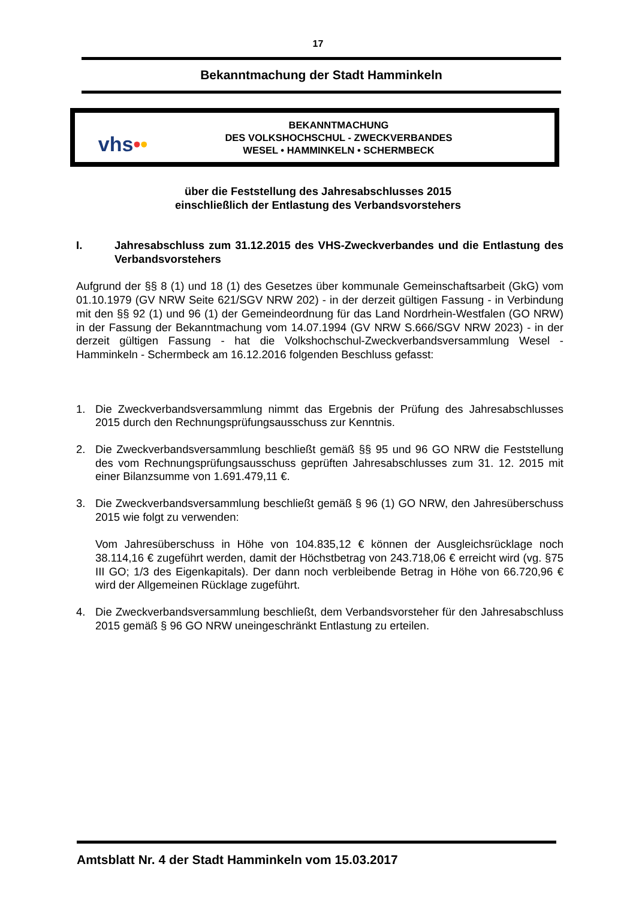17
Bekanntmachung der Stadt Hamminkeln
vhs••
BEKANNTMACHUNG
DES VOLKSHOCHSCHUL - ZWECKVERBANDES
WESEL • HAMMINKELN • SCHERMBECK
über die Feststellung des Jahresabschlusses 2015
einschließlich der Entlastung des Verbandsvorstehers
I. Jahresabschluss zum 31.12.2015 des VHS-Zweckverbandes und die Entlastung des Verbandsvorstehers
Aufgrund der §§ 8 (1) und 18 (1) des Gesetzes über kommunale Gemeinschaftsarbeit (GkG) vom 01.10.1979 (GV NRW Seite 621/SGV NRW 202) - in der derzeit gültigen Fassung - in Verbindung mit den §§ 92 (1) und 96 (1) der Gemeindeordnung für das Land Nordrhein-Westfalen (GO NRW) in der Fassung der Bekanntmachung vom 14.07.1994 (GV NRW S.666/SGV NRW 2023) - in der derzeit gültigen Fassung - hat die Volkshochschul-Zweckverbandsversammlung Wesel -Hamminkeln - Schermbeck am 16.12.2016 folgenden Beschluss gefasst:
1. Die Zweckverbandsversammlung nimmt das Ergebnis der Prüfung des Jahresabschlusses 2015 durch den Rechnungsprüfungsausschuss zur Kenntnis.
2. Die Zweckverbandsversammlung beschließt gemäß §§ 95 und 96 GO NRW die Feststellung des vom Rechnungsprüfungsausschuss geprüften Jahresabschlusses zum 31. 12. 2015 mit einer Bilanzsumme von 1.691.479,11 €.
3. Die Zweckverbandsversammlung beschließt gemäß § 96 (1) GO NRW, den Jahresüberschuss 2015 wie folgt zu verwenden:
Vom Jahresüberschuss in Höhe von 104.835,12 € können der Ausgleichsrücklage noch 38.114,16 € zugeführt werden, damit der Höchstbetrag von 243.718,06 € erreicht wird (vg. §75 III GO; 1/3 des Eigenkapitals). Der dann noch verbleibende Betrag in Höhe von 66.720,96 € wird der Allgemeinen Rücklage zugeführt.
4. Die Zweckverbandsversammlung beschließt, dem Verbandsvorsteher für den Jahresabschluss 2015 gemäß § 96 GO NRW uneingeschränkt Entlastung zu erteilen.
Amtsblatt Nr. 4 der Stadt Hamminkeln vom 15.03.2017